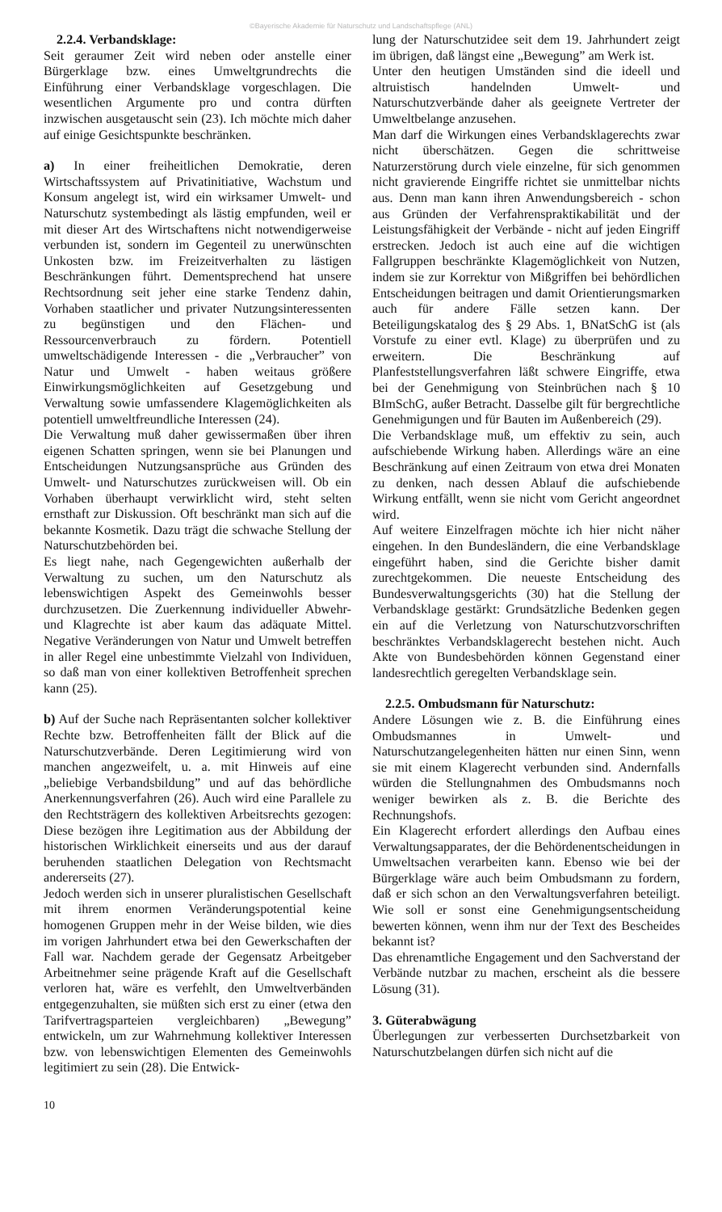©Bayerische Akademie für Naturschutz und Landschaftspflege (ANL)
2.2.4. Verbandsklage:
Seit geraumer Zeit wird neben oder anstelle einer Bürgerklage bzw. eines Umweltgrundrechts die Einführung einer Verbandsklage vorgeschlagen. Die wesentlichen Argumente pro und contra dürften inzwischen ausgetauscht sein (23). Ich möchte mich daher auf einige Gesichtspunkte beschränken.
a) In einer freiheitlichen Demokratie, deren Wirtschaftssystem auf Privatinitiative, Wachstum und Konsum angelegt ist, wird ein wirksamer Umwelt- und Naturschutz systembedingt als lästig empfunden, weil er mit dieser Art des Wirtschaftens nicht notwendigerweise verbunden ist, sondern im Gegenteil zu unerwünschten Unkosten bzw. im Freizeitverhalten zu lästigen Beschränkungen führt. Dementsprechend hat unsere Rechtsordnung seit jeher eine starke Tendenz dahin, Vorhaben staatlicher und privater Nutzungsinteressenten zu begünstigen und den Flächen- und Ressourcenverbrauch zu fördern. Potentiell umweltschädigende Interessen - die „Verbraucher” von Natur und Umwelt - haben weitaus größere Einwirkungsmöglichkeiten auf Gesetzgebung und Verwaltung sowie umfassendere Klagemöglichkeiten als potentiell umweltfreundliche Interessen (24).
Die Verwaltung muß daher gewissermaßen über ihren eigenen Schatten springen, wenn sie bei Planungen und Entscheidungen Nutzungsansprüche aus Gründen des Umwelt- und Naturschutzes zurückweisen will. Ob ein Vorhaben überhaupt verwirklicht wird, steht selten ernsthaft zur Diskussion. Oft beschränkt man sich auf die bekannte Kosmetik. Dazu trägt die schwache Stellung der Naturschutzbehörden bei.
Es liegt nahe, nach Gegengewichten außerhalb der Verwaltung zu suchen, um den Naturschutz als lebenswichtigen Aspekt des Gemeinwohls besser durchzusetzen. Die Zuerkennung individueller Abwehr- und Klagrechte ist aber kaum das adäquate Mittel. Negative Veränderungen von Natur und Umwelt betreffen in aller Regel eine unbestimmte Vielzahl von Individuen, so daß man von einer kollektiven Betroffenheit sprechen kann (25).
b) Auf der Suche nach Repräsentanten solcher kollektiver Rechte bzw. Betroffenheiten fällt der Blick auf die Naturschutzverbände. Deren Legitimierung wird von manchen angezweifelt, u. a. mit Hinweis auf eine „beliebige Verbandsbildung” und auf das behördliche Anerkennungsverfahren (26). Auch wird eine Parallele zu den Rechtsträgern des kollektiven Arbeitsrechts gezogen: Diese bezögen ihre Legitimation aus der Abbildung der historischen Wirklichkeit einerseits und aus der darauf beruhenden staatlichen Delegation von Rechtsmacht andererseits (27).
Jedoch werden sich in unserer pluralistischen Gesellschaft mit ihrem enormen Veränderungspotential keine homogenen Gruppen mehr in der Weise bilden, wie dies im vorigen Jahrhundert etwa bei den Gewerkschaften der Fall war. Nachdem gerade der Gegensatz Arbeitgeber Arbeitnehmer seine prägende Kraft auf die Gesellschaft verloren hat, wäre es verfehlt, den Umweltverbänden entgegenzuhalten, sie müßten sich erst zu einer (etwa den Tarifvertragsparteien vergleichbaren) „Bewegung” entwickeln, um zur Wahrnehmung kollektiver Interessen bzw. von lebenswichtigen Elementen des Gemeinwohls legitimiert zu sein (28). Die Entwick-
lung der Naturschutzidee seit dem 19. Jahrhundert zeigt im übrigen, daß längst eine „Bewegung” am Werk ist.
Unter den heutigen Umständen sind die ideell und altruistisch handelnden Umwelt- und Naturschutzverbände daher als geeignete Vertreter der Umweltbelange anzusehen.
Man darf die Wirkungen eines Verbandsklagerechts zwar nicht überschätzen. Gegen die schrittweise Naturzerstörung durch viele einzelne, für sich genommen nicht gravierende Eingriffe richtet sie unmittelbar nichts aus. Denn man kann ihren Anwendungsbereich - schon aus Gründen der Verfahrenspraktikabilität und der Leistungsfähigkeit der Verbände - nicht auf jeden Eingriff erstrecken. Jedoch ist auch eine auf die wichtigen Fallgruppen beschränkte Klagemöglichkeit von Nutzen, indem sie zur Korrektur von Mißgriffen bei behördlichen Entscheidungen beitragen und damit Orientierungsmarken auch für andere Fälle setzen kann. Der Beteiligungskatalog des § 29 Abs. 1, BNatSchG ist (als Vorstufe zu einer evtl. Klage) zu überprüfen und zu erweitern. Die Beschränkung auf Planfeststellungsverfahren läßt schwere Eingriffe, etwa bei der Genehmigung von Steinbrüchen nach § 10 BImSchG, außer Betracht. Dasselbe gilt für bergrechtliche Genehmigungen und für Bauten im Außenbereich (29).
Die Verbandsklage muß, um effektiv zu sein, auch aufschiebende Wirkung haben. Allerdings wäre an eine Beschränkung auf einen Zeitraum von etwa drei Monaten zu denken, nach dessen Ablauf die aufschiebende Wirkung entfällt, wenn sie nicht vom Gericht angeordnet wird.
Auf weitere Einzelfragen möchte ich hier nicht näher eingehen. In den Bundesländern, die eine Verbandsklage eingeführt haben, sind die Gerichte bisher damit zurechtgekommen. Die neueste Entscheidung des Bundesverwaltungsgerichts (30) hat die Stellung der Verbandsklage gestärkt: Grundsätzliche Bedenken gegen ein auf die Verletzung von Naturschutzvorschriften beschränktes Verbandsklagerecht bestehen nicht. Auch Akte von Bundesbehörden können Gegenstand einer landesrechtlich geregelten Verbandsklage sein.
2.2.5. Ombudsmann für Naturschutz:
Andere Lösungen wie z. B. die Einführung eines Ombudsmannes in Umwelt- und Naturschutzangelegenheiten hätten nur einen Sinn, wenn sie mit einem Klagerecht verbunden sind. Andernfalls würden die Stellungnahmen des Ombudsmanns noch weniger bewirken als z. B. die Berichte des Rechnungshofs.
Ein Klagerecht erfordert allerdings den Aufbau eines Verwaltungsapparates, der die Behördenentscheidungen in Umweltsachen verarbeiten kann. Ebenso wie bei der Bürgerklage wäre auch beim Ombudsmann zu fordern, daß er sich schon an den Verwaltungsverfahren beteiligt. Wie soll er sonst eine Genehmigungsentscheidung bewerten können, wenn ihm nur der Text des Bescheides bekannt ist?
Das ehrenamtliche Engagement und den Sachverstand der Verbände nutzbar zu machen, erscheint als die bessere Lösung (31).
3. Güterabwägung
Überlegungen zur verbesserten Durchsetzbarkeit von Naturschutzbelangen dürfen sich nicht auf die
10